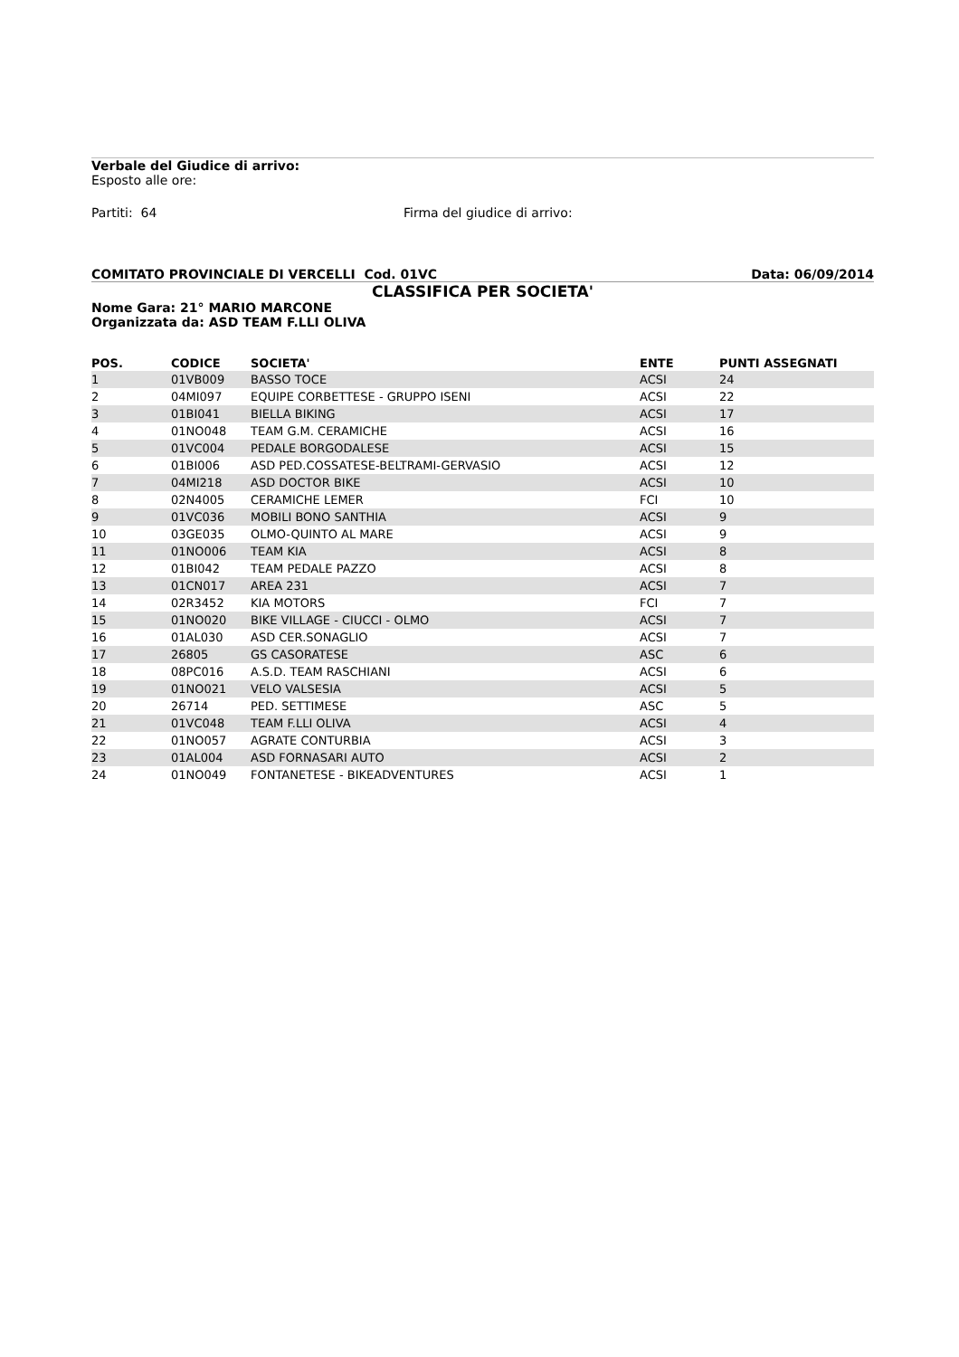Verbale del Giudice di arrivo:
Esposto alle ore:
Partiti: 64 Firma del giudice di arrivo:
COMITATO PROVINCIALE DI VERCELLI Cod. 01VC Data: 06/09/2014
CLASSIFICA PER SOCIETA'
Nome Gara: 21° MARIO MARCONE
Organizzata da: ASD TEAM F.LLI OLIVA
| POS. | CODICE | SOCIETA' | ENTE | PUNTI ASSEGNATI |
| --- | --- | --- | --- | --- |
| 1 | 01VB009 | BASSO TOCE | ACSI | 24 |
| 2 | 04MI097 | EQUIPE CORBETTESE - GRUPPO ISENI | ACSI | 22 |
| 3 | 01BI041 | BIELLA BIKING | ACSI | 17 |
| 4 | 01NO048 | TEAM G.M. CERAMICHE | ACSI | 16 |
| 5 | 01VC004 | PEDALE BORGODALESE | ACSI | 15 |
| 6 | 01BI006 | ASD PED.COSSATESE-BELTRAMI-GERVASIO | ACSI | 12 |
| 7 | 04MI218 | ASD DOCTOR BIKE | ACSI | 10 |
| 8 | 02N4005 | CERAMICHE LEMER | FCI | 10 |
| 9 | 01VC036 | MOBILI BONO SANTHIA | ACSI | 9 |
| 10 | 03GE035 | OLMO-QUINTO AL MARE | ACSI | 9 |
| 11 | 01NO006 | TEAM KIA | ACSI | 8 |
| 12 | 01BI042 | TEAM PEDALE PAZZO | ACSI | 8 |
| 13 | 01CN017 | AREA 231 | ACSI | 7 |
| 14 | 02R3452 | KIA MOTORS | FCI | 7 |
| 15 | 01NO020 | BIKE VILLAGE - CIUCCI - OLMO | ACSI | 7 |
| 16 | 01AL030 | ASD CER.SONAGLIO | ACSI | 7 |
| 17 | 26805 | GS CASORATESE | ASC | 6 |
| 18 | 08PC016 | A.S.D. TEAM RASCHIANI | ACSI | 6 |
| 19 | 01NO021 | VELO VALSESIA | ACSI | 5 |
| 20 | 26714 | PED. SETTIMESE | ASC | 5 |
| 21 | 01VC048 | TEAM F.LLI OLIVA | ACSI | 4 |
| 22 | 01NO057 | AGRATE CONTURBIA | ACSI | 3 |
| 23 | 01AL004 | ASD FORNASARI AUTO | ACSI | 2 |
| 24 | 01NO049 | FONTANETESE - BIKEADVENTURES | ACSI | 1 |